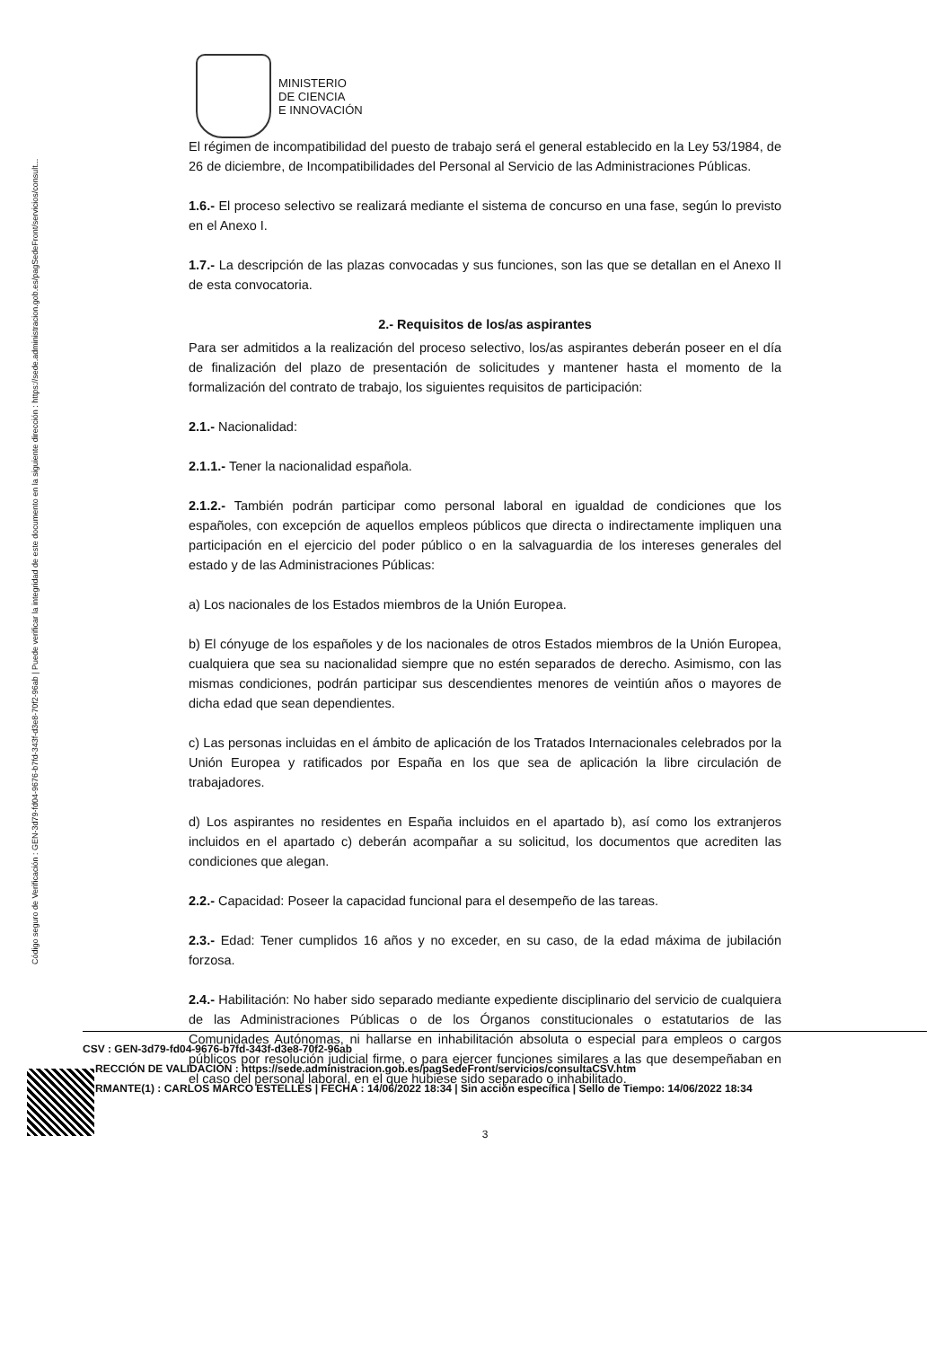Código seguro de Verificación : GEN-3d79-fd04-9676-b7fd-343f-d3e8-70f2-96ab | Puede verificar la integridad de este documento en la siguiente dirección : https://sede.administracion.gob.es/pagSedeFront/servicios/consult...
MINISTERIO
DE CIENCIA
E INNOVACIÓN
El régimen de incompatibilidad del puesto de trabajo será el general establecido en la Ley 53/1984, de 26 de diciembre, de Incompatibilidades del Personal al Servicio de las Administraciones Públicas.
1.6.- El proceso selectivo se realizará mediante el sistema de concurso en una fase, según lo previsto en el Anexo I.
1.7.- La descripción de las plazas convocadas y sus funciones, son las que se detallan en el Anexo II de esta convocatoria.
2.- Requisitos de los/as aspirantes
Para ser admitidos a la realización del proceso selectivo, los/as aspirantes deberán poseer en el día de finalización del plazo de presentación de solicitudes y mantener hasta el momento de la formalización del contrato de trabajo, los siguientes requisitos de participación:
2.1.- Nacionalidad:
2.1.1.- Tener la nacionalidad española.
2.1.2.- También podrán participar como personal laboral en igualdad de condiciones que los españoles, con excepción de aquellos empleos públicos que directa o indirectamente impliquen una participación en el ejercicio del poder público o en la salvaguardia de los intereses generales del estado y de las Administraciones Públicas:
a) Los nacionales de los Estados miembros de la Unión Europea.
b) El cónyuge de los españoles y de los nacionales de otros Estados miembros de la Unión Europea, cualquiera que sea su nacionalidad siempre que no estén separados de derecho. Asimismo, con las mismas condiciones, podrán participar sus descendientes menores de veintiún años o mayores de dicha edad que sean dependientes.
c) Las personas incluidas en el ámbito de aplicación de los Tratados Internacionales celebrados por la Unión Europea y ratificados por España en los que sea de aplicación la libre circulación de trabajadores.
d) Los aspirantes no residentes en España incluidos en el apartado b), así como los extranjeros incluidos en el apartado c) deberán acompañar a su solicitud, los documentos que acrediten las condiciones que alegan.
2.2.- Capacidad: Poseer la capacidad funcional para el desempeño de las tareas.
2.3.- Edad: Tener cumplidos 16 años y no exceder, en su caso, de la edad máxima de jubilación forzosa.
2.4.- Habilitación: No haber sido separado mediante expediente disciplinario del servicio de cualquiera de las Administraciones Públicas o de los Órganos constitucionales o estatutarios de las Comunidades Autónomas, ni hallarse en inhabilitación absoluta o especial para empleos o cargos públicos por resolución judicial firme, o para ejercer funciones similares a las que desempeñaban en el caso del personal laboral, en el que hubiese sido separado o inhabilitado.
3
CSV : GEN-3d79-fd04-9676-b7fd-343f-d3e8-70f2-96ab
RECCIÓN DE VALIDACIÓN : https://sede.administracion.gob.es/pagSedeFront/servicios/consultaCSV.htm
RMANTE(1) : CARLOS MARCO ESTELLÉS | FECHA : 14/06/2022 18:34 | Sin acción específica | Sello de Tiempo: 14/06/2022 18:34